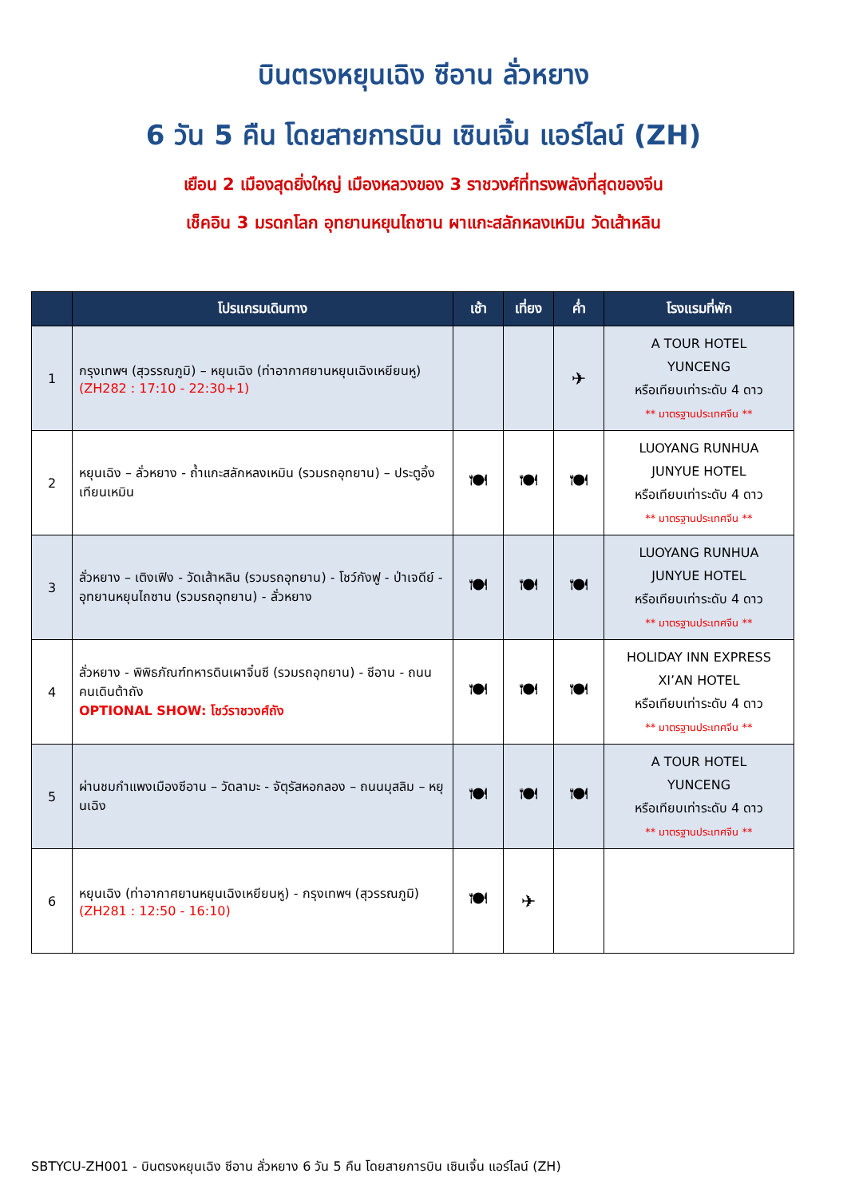บินตรงหยุนเฉิง ซีอาน ลั่วหยาง
6 วัน 5 คืน โดยสายการบิน เซินเจิ้น แอร์ไลน์ (ZH)
เยือน 2 เมืองสุดยิ่งใหญ่ เมืองหลวงของ 3 ราชวงศ์ที่ทรงพลังที่สุดของจีน
เช็คอิน 3 มรดกโลก อุทยานหยุนไถซาน ผาแกะสลักหลงเหมิน วัดเส้าหลิน
| | โปรแกรมเดินทาง | เช้า | เที่ยง | ค่ำ | โรงแรมที่พัก |
| --- | --- | --- | --- | --- | --- |
| 1 | กรุงเทพฯ (สุวรรณภูมิ) – หยุนเฉิง (ท่าอากาศยานหยุนเฉิงเหยียนหู) (ZH282 : 17:10 - 22:30+1) | | | ✈ | A TOUR HOTEL YUNCENG หรือเทียบเท่าระดับ 4 ดาว ** มาตรฐานประเทศจีน ** |
| 2 | หยุนเฉิง – ลั่วหยาง - ถ้ำแกะสลักหลงเหมิน (รวมรถอุทยาน) – ประตูอิ้งเทียนเหมิน | 🍽 | 🍽 | 🍽 | LUOYANG RUNHUA JUNYUE HOTEL หรือเทียบเท่าระดับ 4 ดาว ** มาตรฐานประเทศจีน ** |
| 3 | ลั่วหยาง – เติงเฟิง - วัดเส้าหลิน (รวมรถอุทยาน) - โชว์กังฟู - ป่าเจดีย์ - อุทยานหยุนไถซาน (รวมรถอุทยาน) - ลั่วหยาง | 🍽 | 🍽 | 🍽 | LUOYANG RUNHUA JUNYUE HOTEL หรือเทียบเท่าระดับ 4 ดาว ** มาตรฐานประเทศจีน ** |
| 4 | ลั่วหยาง - พิพิธภัณฑ์ทหารดินเผาจิ๋นซี (รวมรถอุทยาน) - ซีอาน - ถนนคนเดินต้าถัง OPTIONAL SHOW: โชว์ราชวงศ์ถัง | 🍽 | 🍽 | 🍽 | HOLIDAY INN EXPRESS XI’AN HOTEL หรือเทียบเท่าระดับ 4 ดาว ** มาตรฐานประเทศจีน ** |
| 5 | ผ่านชมกำแพงเมืองซีอาน – วัดลามะ - จัตุรัสหอกลอง – ถนนมุสลิม – หยุนเฉิง | 🍽 | 🍽 | 🍽 | A TOUR HOTEL YUNCENG หรือเทียบเท่าระดับ 4 ดาว ** มาตรฐานประเทศจีน ** |
| 6 | หยุนเฉิง (ท่าอากาศยานหยุนเฉิงเหยียนหู) - กรุงเทพฯ (สุวรรณภูมิ) (ZH281 : 12:50 - 16:10) | 🍽 | ✈ | | |
SBTYCU-ZH001 - บินตรงหยุนเฉิง ซีอาน ลั่วหยาง 6 วัน 5 คืน โดยสายการบิน เซินเจิ้น แอร์ไลน์ (ZH)